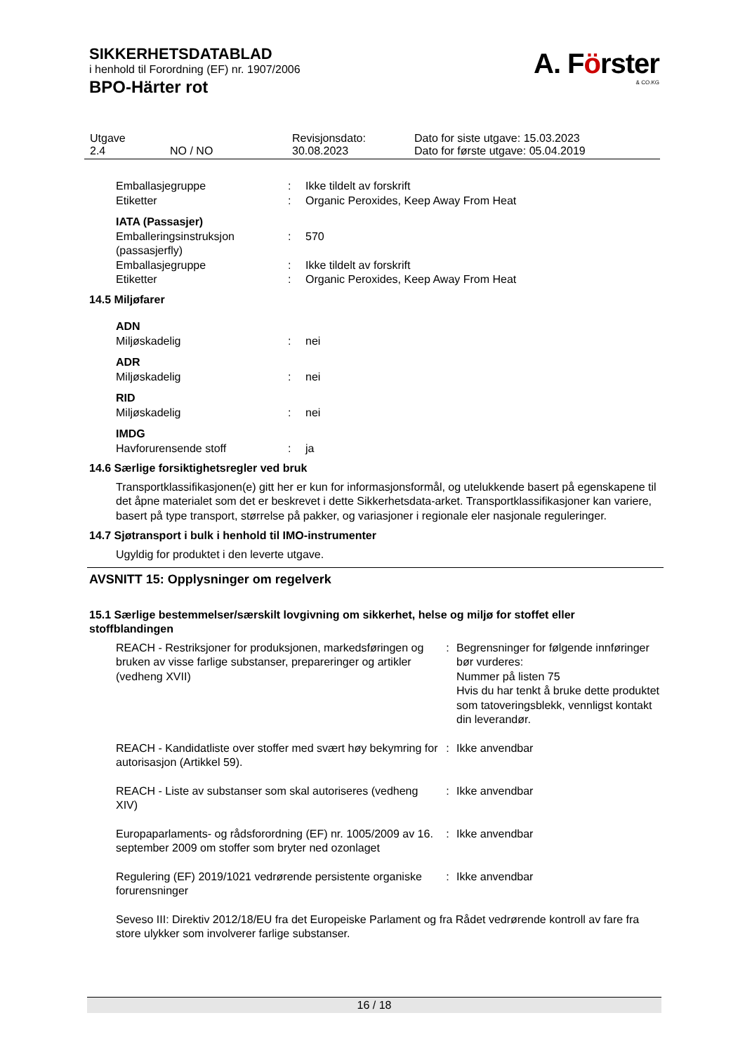SIKKERHETSDATABLAD
i henhold til Forordning (EF) nr. 1907/2006
BPO-Härter rot
A. Förster
& CO.KG
| Utgave 2.4 | NO / NO | Revisjonsdato: 30.08.2023 | Dato for siste utgave: 15.03.2023 Dato for første utgave: 05.04.2019 |
| Emballasjegruppe | : | Ikke tildelt av forskrift |
| Etiketter | : | Organic Peroxides, Keep Away From Heat |
| IATA (Passasjer) | | |
| Emballeringsinstruksjon (passasjerfly) | : | 570 |
| Emballasjegruppe | : | Ikke tildelt av forskrift |
| Etiketter | : | Organic Peroxides, Keep Away From Heat |
14.5 Miljøfarer
| ADN | | |
| Miljøskadelig | : | nei |
| ADR | | |
| Miljøskadelig | : | nei |
| RID | | |
| Miljøskadelig | : | nei |
| IMDG | | |
| Havforurensende stoff | : | ja |
14.6 Særlige forsiktighetsregler ved bruk
Transportklassifikasjonen(e) gitt her er kun for informasjonsformål, og utelukkende basert på egenskapene til det åpne materialet som det er beskrevet i dette Sikkerhetsdata-arket. Transportklassifikasjoner kan variere, basert på type transport, størrelse på pakker, og variasjoner i regionale eler nasjonale reguleringer.
14.7 Sjøtransport i bulk i henhold til IMO-instrumenter
Ugyldig for produktet i den leverte utgave.
AVSNITT 15: Opplysninger om regelverk
15.1 Særlige bestemmelser/særskilt lovgivning om sikkerhet, helse og miljø for stoffet eller stoffblandingen
| REACH - Restriksjoner for produksjonen, markedsføringen og bruken av visse farlige substanser, prepareringer og artikler (vedheng XVII) | : | Begrensninger for følgende innføringer bør vurderes: Nummer på listen 75 Hvis du har tenkt å bruke dette produktet som tatoveringsblekk, vennligst kontakt din leverandør. |
| REACH - Kandidatliste over stoffer med svært høy bekymring for autorisasjon (Artikkel 59). | : | Ikke anvendbar |
| REACH - Liste av substanser som skal autoriseres (vedheng XIV) | : | Ikke anvendbar |
| Europaparlaments- og rådsforordning (EF) nr. 1005/2009 av 16. september 2009 om stoffer som bryter ned ozonlaget | : | Ikke anvendbar |
| Regulering (EF) 2019/1021 vedrørende persistente organiske forurensninger | : | Ikke anvendbar |
Seveso III: Direktiv 2012/18/EU fra det Europeiske Parlament og fra Rådet vedrørende kontroll av fare fra store ulykker som involverer farlige substanser.
16 / 18